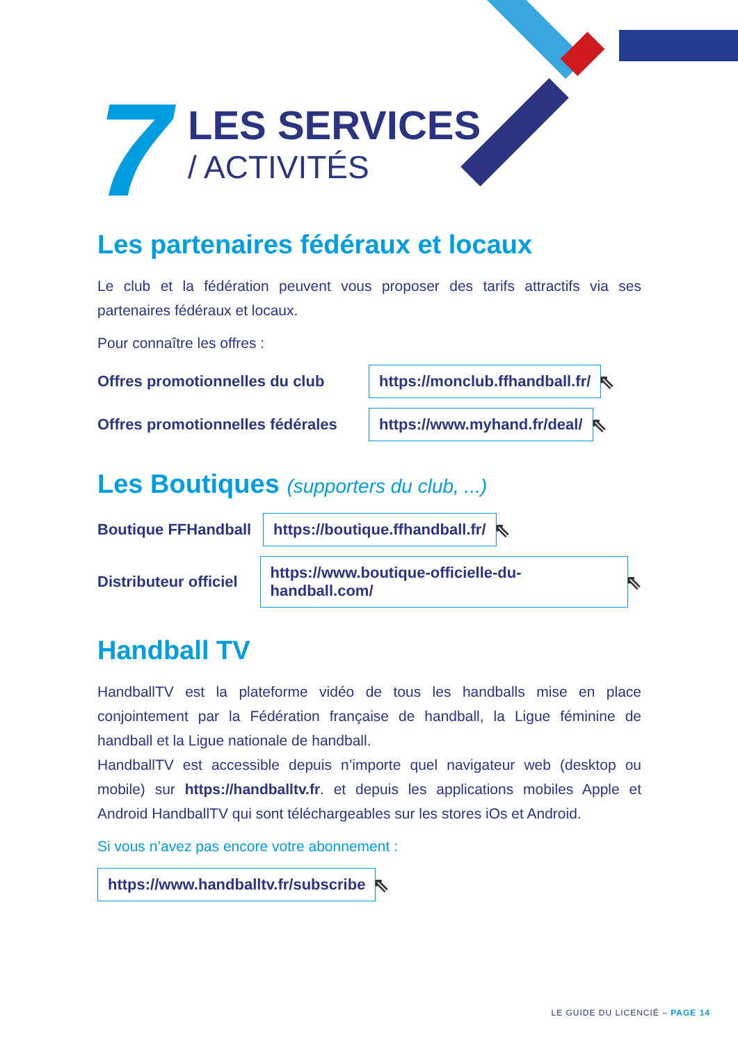7
LES SERVICES
/ ACTIVITÉS
Les partenaires fédéraux et locaux
Le club et la fédération peuvent vous proposer des tarifs attractifs via ses partenaires fédéraux et locaux.
Pour connaître les offres :
Offres promotionnelles du club https://monclub.ffhandball.fr/ ⇖
Offres promotionnelles fédérales https://www.myhand.fr/deal/ ⇖
Les Boutiques (supporters du club, ...)
Boutique FFHandball https://boutique.ffhandball.fr/ ⇖
Distributeur officiel https://www.boutique-officielle-du-handball.com/ ⇖
Handball TV
HandballTV est la plateforme vidéo de tous les handballs mise en place conjointement par la Fédération française de handball, la Ligue féminine de handball et la Ligue nationale de handball.
HandballTV est accessible depuis n’importe quel navigateur web (desktop ou mobile) sur https://handballtv.fr. et depuis les applications mobiles Apple et Android HandballTV qui sont téléchargeables sur les stores iOs et Android.
Si vous n’avez pas encore votre abonnement :
https://www.handballtv.fr/subscribe ⇖
LE GUIDE DU LICENCIÉ – PAGE 14